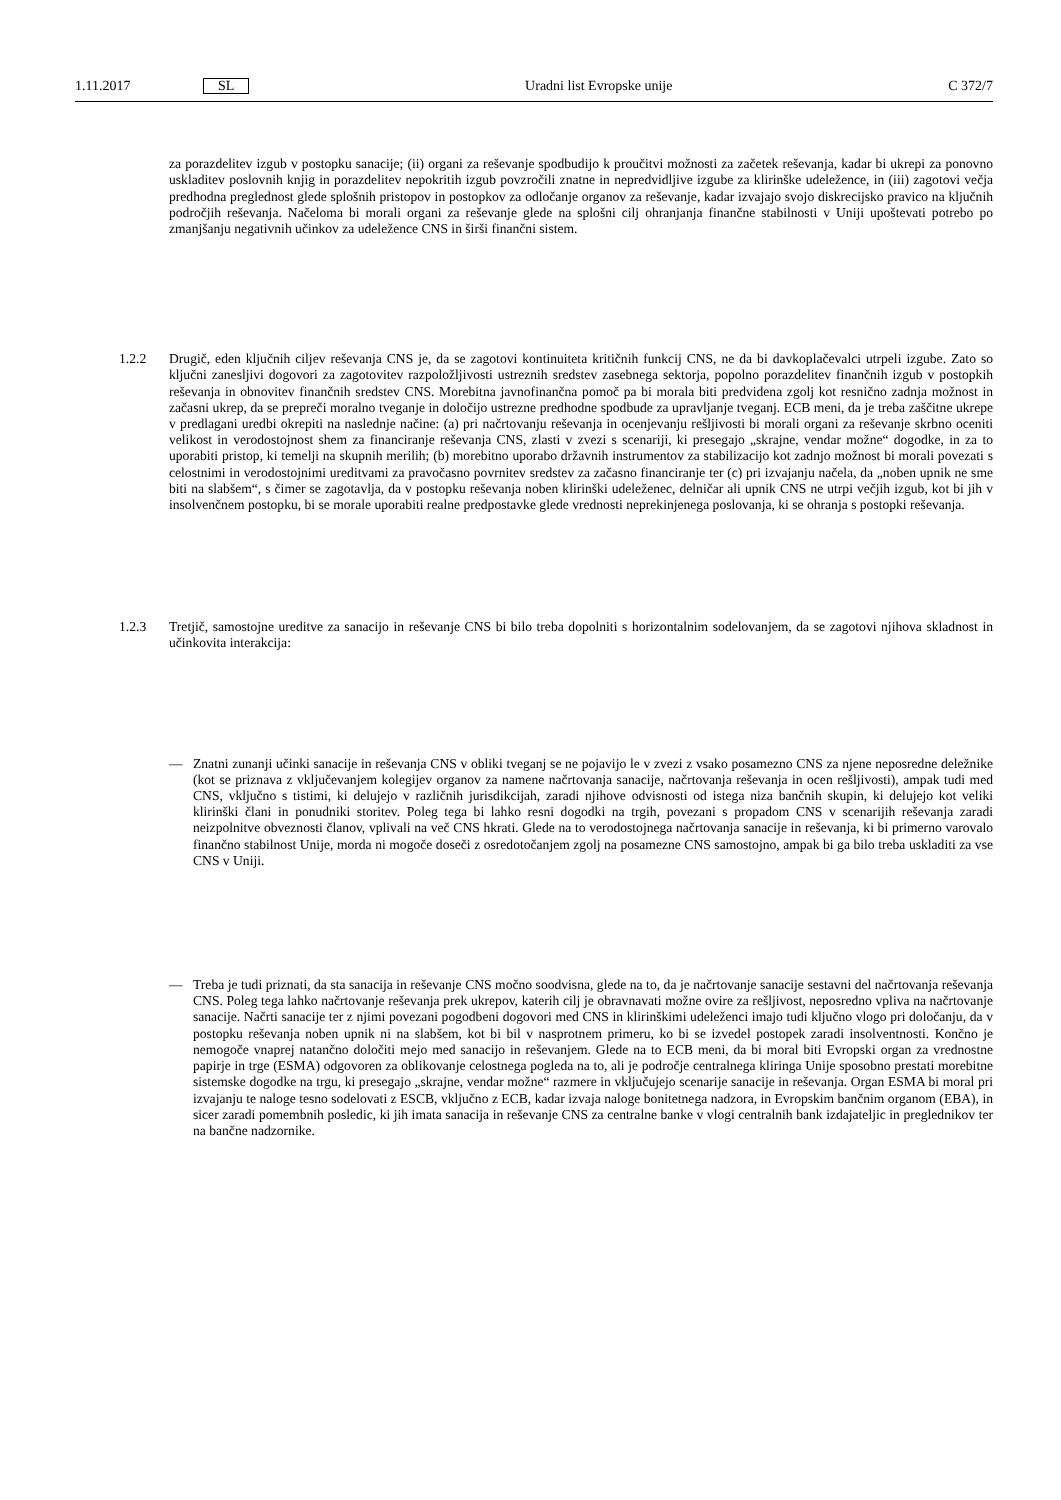1.11.2017 SL Uradni list Evropske unije C 372/7
za porazdelitev izgub v postopku sanacije; (ii) organi za reševanje spodbudijo k proučitvi možnosti za začetek reševanja, kadar bi ukrepi za ponovno uskladitev poslovnih knjig in porazdelitev nepokritih izgub povzročili znatne in nepredvidljive izgube za klirinške udeležence, in (iii) zagotovi večja predhodna preglednost glede splošnih pristopov in postopkov za odločanje organov za reševanje, kadar izvajajo svojo diskrecijsko pravico na ključnih področjih reševanja. Načeloma bi morali organi za reševanje glede na splošni cilj ohranjanja finančne stabilnosti v Uniji upoštevati potrebo po zmanjšanju negativnih učinkov za udeležence CNS in širši finančni sistem.
1.2.2 Drugič, eden ključnih ciljev reševanja CNS je, da se zagotovi kontinuiteta kritičnih funkcij CNS, ne da bi davkoplačevalci utrpeli izgube. Zato so ključni zanesljivi dogovori za zagotovitev razpoložljivosti ustreznih sredstev zasebnega sektorja, popolno porazdelitev finančnih izgub v postopkih reševanja in obnovitev finančnih sredstev CNS. Morebitna javnofinančna pomoč pa bi morala biti predvidena zgolj kot resnično zadnja možnost in začasni ukrep, da se prepreči moralno tveganje in določijo ustrezne predhodne spodbude za upravljanje tveganj. ECB meni, da je treba zaščitne ukrepe v predlagani uredbi okrepiti na naslednje načine: (a) pri načrtovanju reševanja in ocenjevanju rešljivosti bi morali organi za reševanje skrbno oceniti velikost in verodostojnost shem za financiranje reševanja CNS, zlasti v zvezi s scenariji, ki presegajo „skrajne, vendar možne“ dogodke, in za to uporabiti pristop, ki temelji na skupnih merilih; (b) morebitno uporabo državnih instrumentov za stabilizacijo kot zadnjo možnost bi morali povezati s celostnimi in verodostojnimi ureditvami za pravočasno povrnitev sredstev za začasno financiranje ter (c) pri izvajanju načela, da „noben upnik ne sme biti na slabšem“, s čimer se zagotavlja, da v postopku reševanja noben klirinški udeleženec, delničar ali upnik CNS ne utrpi večjih izgub, kot bi jih v insolvenčnem postopku, bi se morale uporabiti realne predpostavke glede vrednosti neprekinjenega poslovanja, ki se ohranja s postopki reševanja.
1.2.3 Tretjič, samostojne ureditve za sanacijo in reševanje CNS bi bilo treba dopolniti s horizontalnim sodelovanjem, da se zagotovi njihova skladnost in učinkovita interakcija:
— Znatni zunanji učinki sanacije in reševanja CNS v obliki tveganj se ne pojavijo le v zvezi z vsako posamezno CNS za njene neposredne deležnike (kot se priznava z vključevanjem kolegijev organov za namene načrtovanja sanacije, načrtovanja reševanja in ocen rešljivosti), ampak tudi med CNS, vključno s tistimi, ki delujejo v različnih jurisdikcijah, zaradi njihove odvisnosti od istega niza bančnih skupin, ki delujejo kot veliki klirinški člani in ponudniki storitev. Poleg tega bi lahko resni dogodki na trgih, povezani s propadom CNS v scenarijih reševanja zaradi neizpolnitve obveznosti članov, vplivali na več CNS hkrati. Glede na to verodostojnega načrtovanja sanacije in reševanja, ki bi primerno varovalo finančno stabilnost Unije, morda ni mogoče doseči z osredotočanjem zgolj na posamezne CNS samostojno, ampak bi ga bilo treba uskladiti za vse CNS v Uniji.
— Treba je tudi priznati, da sta sanacija in reševanje CNS močno soodvisna, glede na to, da je načrtovanje sanacije sestavni del načrtovanja reševanja CNS. Poleg tega lahko načrtovanje reševanja prek ukrepov, katerih cilj je obravnavati možne ovire za rešljivost, neposredno vpliva na načrtovanje sanacije. Načrti sanacije ter z njimi povezani pogodbeni dogovori med CNS in klirinškimi udeleženci imajo tudi ključno vlogo pri določanju, da v postopku reševanja noben upnik ni na slabšem, kot bi bil v nasprotnem primeru, ko bi se izvedel postopek zaradi insolventnosti. Končno je nemogoče vnaprej natančno določiti mejo med sanacijo in reševanjem. Glede na to ECB meni, da bi moral biti Evropski organ za vrednostne papirje in trge (ESMA) odgovoren za oblikovanje celostnega pogleda na to, ali je področje centralnega kliringa Unije sposobno prestati morebitne sistemske dogodke na trgu, ki presegajo „skrajne, vendar možne“ razmere in vključujejo scenarije sanacije in reševanja. Organ ESMA bi moral pri izvajanju te naloge tesno sodelovati z ESCB, vključno z ECB, kadar izvaja naloge bonitetnega nadzora, in Evropskim bančnim organom (EBA), in sicer zaradi pomembnih posledic, ki jih imata sanacija in reševanje CNS za centralne banke v vlogi centralnih bank izdajateljic in preglednikov ter na bančne nadzornike.